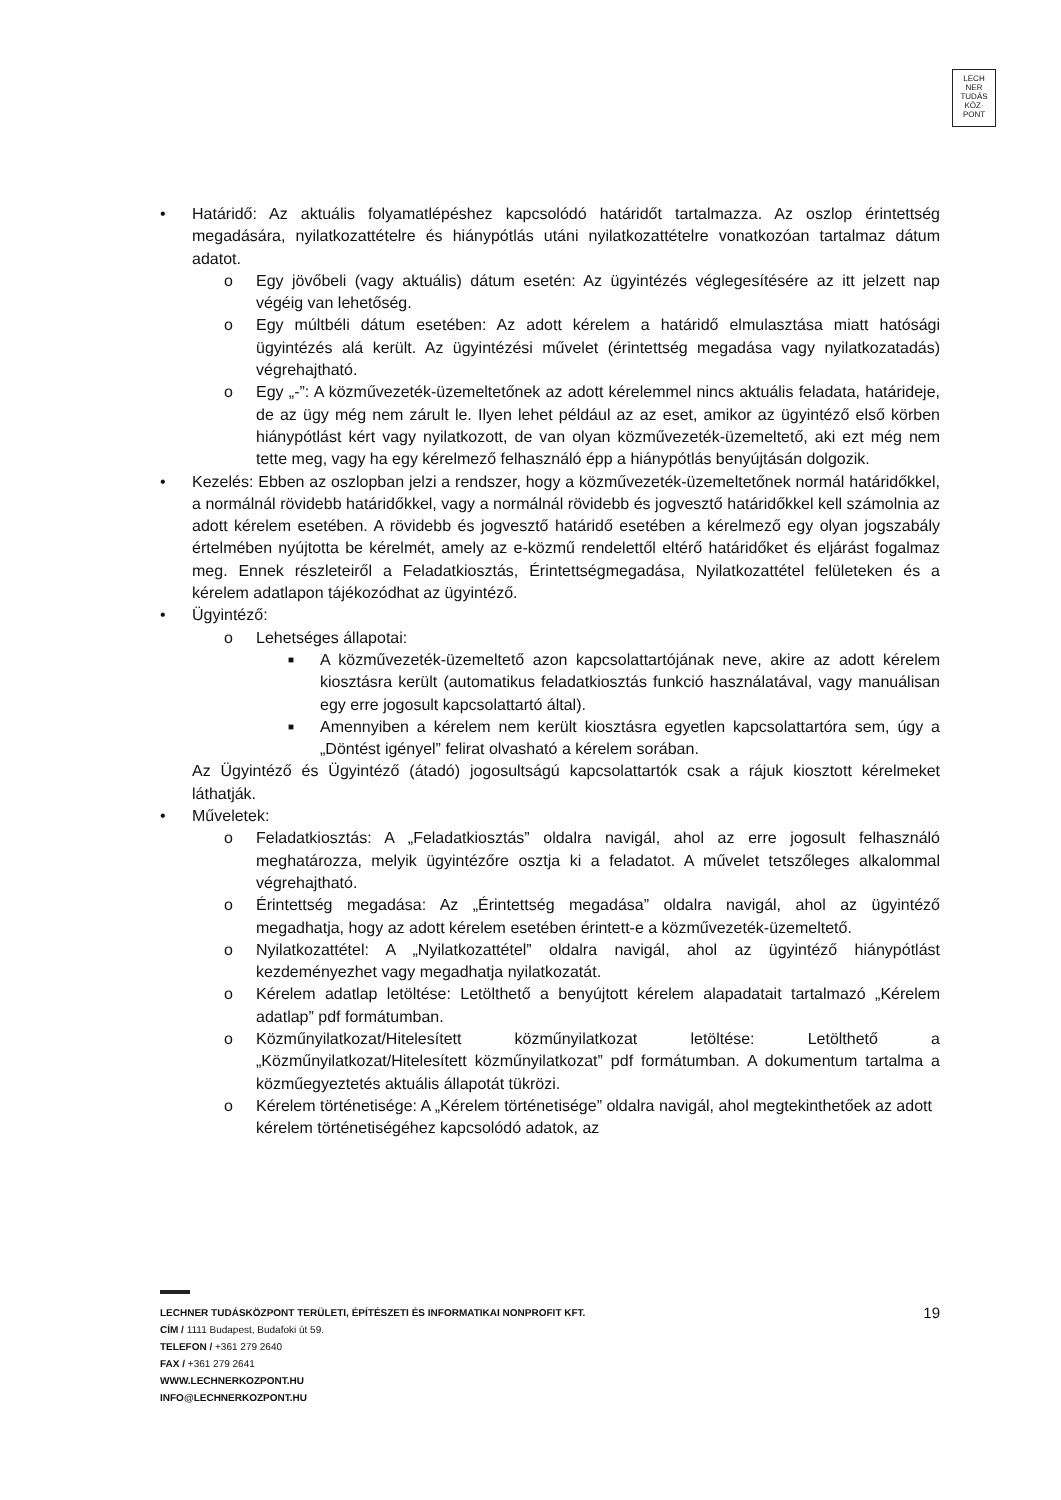LECH
NER
TUDÁS
KÖZ·
PONT
• Határidő: Az aktuális folyamatlépéshez kapcsolódó határidőt tartalmazza. Az oszlop érintettség megadására, nyilatkozattételre és hiánypótlás utáni nyilatkozattételre vonatkozóan tartalmaz dátum adatot.
o Egy jövőbeli (vagy aktuális) dátum esetén: Az ügyintézés véglegesítésére az itt jelzett nap végéig van lehetőség.
o Egy múltbéli dátum esetében: Az adott kérelem a határidő elmulasztása miatt hatósági ügyintézés alá került. Az ügyintézési művelet (érintettség megadása vagy nyilatkozatadás) végrehajtható.
o Egy „-”: A közművezeték-üzemeltetőnek az adott kérelemmel nincs aktuális feladata, határideje, de az ügy még nem zárult le. Ilyen lehet például az az eset, amikor az ügyintéző első körben hiánypótlást kért vagy nyilatkozott, de van olyan közművezeték-üzemeltető, aki ezt még nem tette meg, vagy ha egy kérelmező felhasználó épp a hiánypótlás benyújtásán dolgozik.
• Kezelés: Ebben az oszlopban jelzi a rendszer, hogy a közművezeték-üzemeltetőnek normál határidőkkel, a normálnál rövidebb határidőkkel, vagy a normálnál rövidebb és jogvesztő határidőkkel kell számolnia az adott kérelem esetében. A rövidebb és jogvesztő határidő esetében a kérelmező egy olyan jogszabály értelmében nyújtotta be kérelmét, amely az e-közmű rendelettől eltérő határidőket és eljárást fogalmaz meg. Ennek részleteiről a Feladatkiosztás, Érintettségmegadása, Nyilatkozattétel felületeken és a kérelem adatlapon tájékozódhat az ügyintéző.
• Ügyintéző:
o Lehetséges állapotai:
■ A közművezeték-üzemeltető azon kapcsolattartójának neve, akire az adott kérelem kiosztásra került (automatikus feladatkiosztás funkció használatával, vagy manuálisan egy erre jogosult kapcsolattartó által).
■ Amennyiben a kérelem nem került kiosztásra egyetlen kapcsolattartóra sem, úgy a „Döntést igényel” felirat olvasható a kérelem sorában.
Az Ügyintéző és Ügyintéző (átadó) jogosultságú kapcsolattartók csak a rájuk kiosztott kérelmeket láthatják.
• Műveletek:
o Feladatkiosztás: A „Feladatkiosztás” oldalra navigál, ahol az erre jogosult felhasználó meghatározza, melyik ügyintézőre osztja ki a feladatot. A művelet tetszőleges alkalommal végrehajtható.
o Érintettség megadása: Az „Érintettség megadása” oldalra navigál, ahol az ügyintéző megadhatja, hogy az adott kérelem esetében érintett-e a közművezeték-üzemeltető.
o Nyilatkozattétel: A „Nyilatkozattétel” oldalra navigál, ahol az ügyintéző hiánypótlást kezdeményezhet vagy megadhatja nyilatkozatát.
o Kérelem adatlap letöltése: Letölthető a benyújtott kérelem alapadatait tartalmazó „Kérelem adatlap” pdf formátumban.
o Közműnyilatkozat/Hitelesített közműnyilatkozat letöltése: Letölthető a „Közműnyilatkozat/Hitelesített közműnyilatkozat” pdf formátumban. A dokumentum tartalma a közműegyeztetés aktuális állapotát tükrözi.
o Kérelem történetisége: A „Kérelem történetisége” oldalra navigál, ahol megtekinthetőek az adott kérelem történetiségéhez kapcsolódó adatok, az
19 LECHNER TUDÁSKÖZPONT TERÜLETI, ÉPÍTÉSZETI ÉS INFORMATIKAI NONPROFIT KFT.
CÍM / 1111 Budapest, Budafoki út 59.
TELEFON / +361 279 2640
FAX / +361 279 2641
WWW.LECHNERKOZPONT.HU
INFO@LECHNERKOZPONT.HU